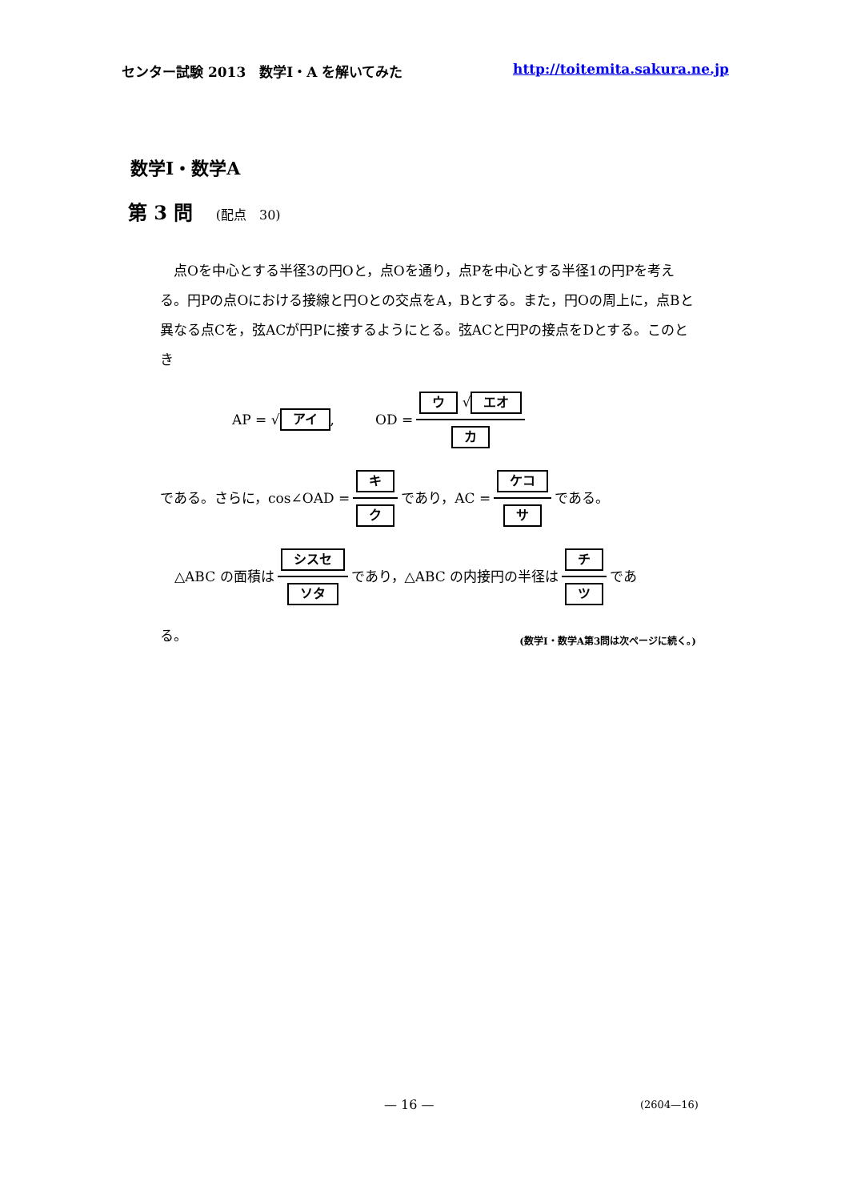センター試験 2013　数学Ⅰ・A を解いてみた http://toitemita.sakura.ne.jp
数学Ⅰ・数学A
第 3 問 (配点　30)
点Oを中心とする半径3の円Oと，点Oを通り，点Pを中心とする半径1の円Pを考える。円Pの点Oにおける接線と円Oとの交点をA，Bとする。また，円Oの周上に，点Bと異なる点Cを，弦ACが円Pに接するようにとる。弦ACと円Pの接点をDとする。このとき
AP = √ アイ,　　　OD = ウ √ エオ カ
である。さらに，cos∠OAD = キ ク であり，AC = ケコ サ である。
△ABC の面積は シスセ ソタ であり，△ABC の内接円の半径は チ ツ であ
る。
(数学Ⅰ・数学A第3問は次ページに続く。)
— 16 — (2604—16)